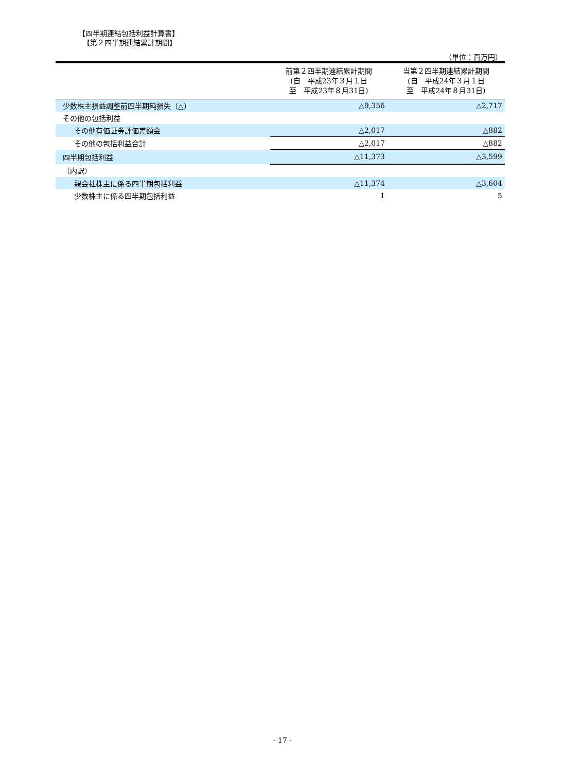【四半期連結包括利益計算書】
【第２四半期連結累計期間】
（単位：百万円）
| | 前第２四半期連結累計期間 (自 平成23年３月１日 至 平成23年８月31日) | 当第２四半期連結累計期間 (自 平成24年３月１日 至 平成24年８月31日) |
| --- | --- | --- |
| 少数株主損益調整前四半期純損失（△） | △9,356 | △2,717 |
| その他の包括利益 | | |
| その他有価証券評価差額金 | △2,017 | △882 |
| その他の包括利益合計 | △2,017 | △882 |
| 四半期包括利益 | △11,373 | △3,599 |
| （内訳） | | |
| 親会社株主に係る四半期包括利益 | △11,374 | △3,604 |
| 少数株主に係る四半期包括利益 | 1 | 5 |
- 17 -